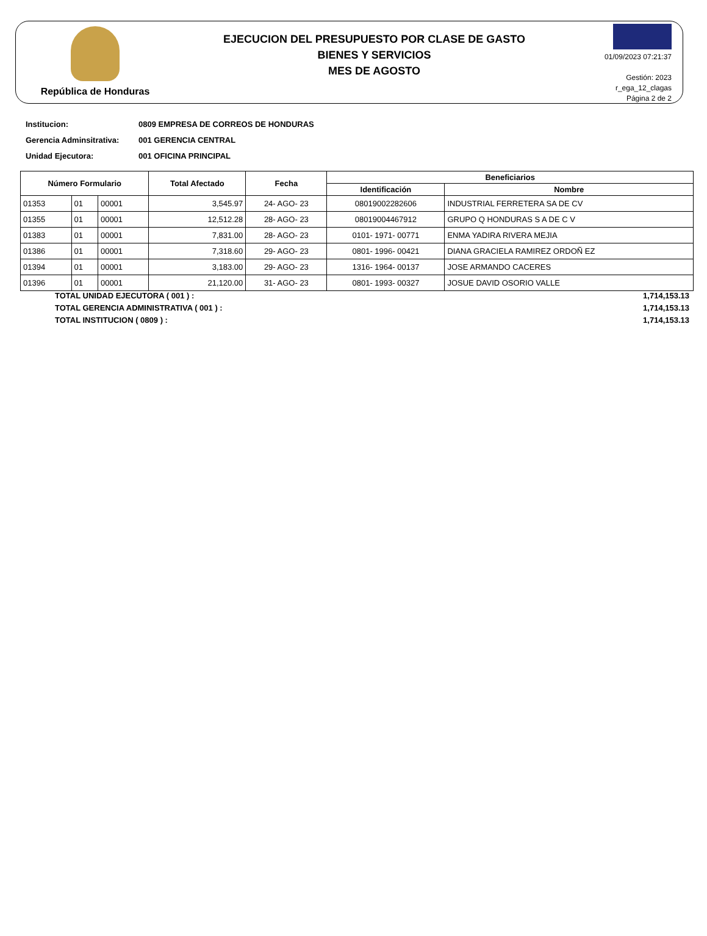República de Honduras
EJECUCION DEL PRESUPUESTO POR CLASE DE GASTO
BIENES Y SERVICIOS
MES DE AGOSTO
01/09/2023 07:21:37
Gestión: 2023
r_ega_12_clagas
Página 2 de 2
Institucion: 0809 EMPRESA DE CORREOS DE HONDURAS
Gerencia Adminsitrativa: 001 GERENCIA CENTRAL
Unidad Ejecutora: 001 OFICINA PRINCIPAL
| Número Formulario | | | Total Afectado | Fecha | Beneficiarios | |
| --- | --- | --- | --- | --- | --- | --- |
| | | | | | Identificación | Nombre |
| 01353 | 01 | 00001 | 3,545.97 | 24- AGO- 23 | 08019002282606 | INDUSTRIAL FERRETERA SA DE CV |
| 01355 | 01 | 00001 | 12,512.28 | 28- AGO- 23 | 08019004467912 | GRUPO Q HONDURAS S A DE C V |
| 01383 | 01 | 00001 | 7,831.00 | 28- AGO- 23 | 0101- 1971- 00771 | ENMA YADIRA RIVERA MEJIA |
| 01386 | 01 | 00001 | 7,318.60 | 29- AGO- 23 | 0801- 1996- 00421 | DIANA GRACIELA RAMIREZ ORDOÑ EZ |
| 01394 | 01 | 00001 | 3,183.00 | 29- AGO- 23 | 1316- 1964- 00137 | JOSE ARMANDO CACERES |
| 01396 | 01 | 00001 | 21,120.00 | 31- AGO- 23 | 0801- 1993- 00327 | JOSUE DAVID OSORIO VALLE |
TOTAL UNIDAD EJECUTORA ( 001 ) : 1,714,153.13
TOTAL GERENCIA ADMINISTRATIVA ( 001 ) : 1,714,153.13
TOTAL INSTITUCION ( 0809 ) : 1,714,153.13